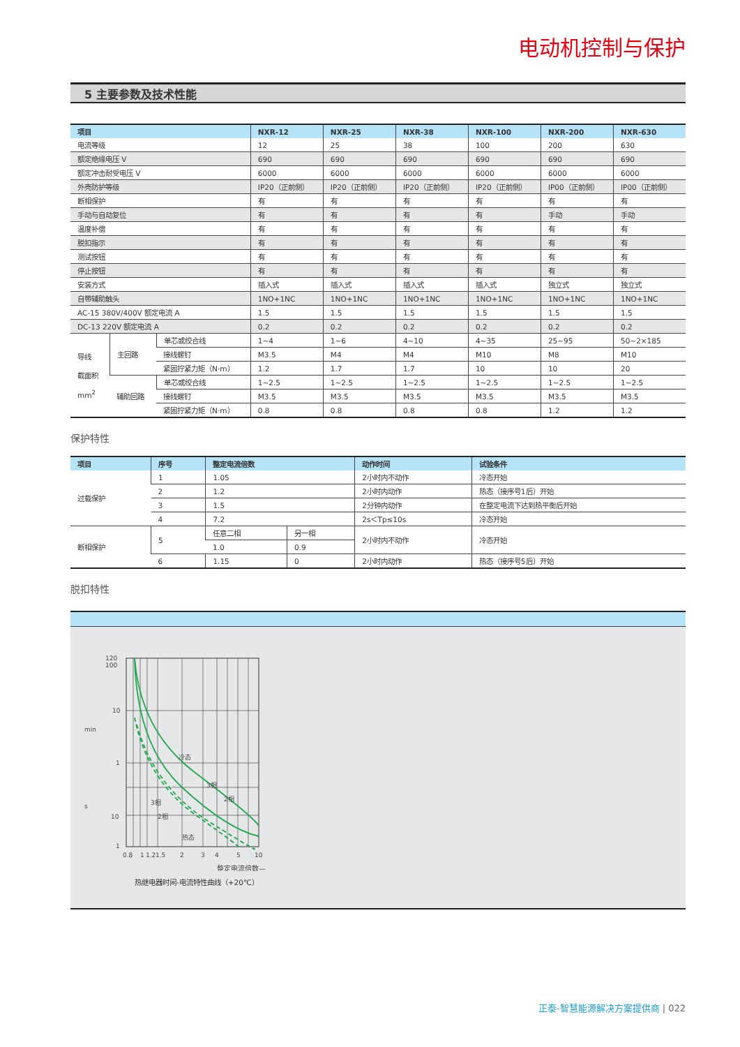电动机控制与保护
5 主要参数及技术性能
| 项目 | | | NXR-12 | NXR-25 | NXR-38 | NXR-100 | NXR-200 | NXR-630 |
| --- | --- | --- | --- | --- | --- | --- | --- | --- |
| 电流等级 | | | 12 | 25 | 38 | 100 | 200 | 630 |
| 额定绝缘电压 V | | | 690 | 690 | 690 | 690 | 690 | 690 |
| 额定冲击耐受电压 V | | | 6000 | 6000 | 6000 | 6000 | 6000 | 6000 |
| 外壳防护等级 | | | IP20（正前侧） | IP20（正前侧） | IP20（正前侧） | IP20（正前侧） | IP00（正前侧） | IP00（正前侧） |
| 断相保护 | | | 有 | 有 | 有 | 有 | 有 | 有 |
| 手动与自动复位 | | | 有 | 有 | 有 | 有 | 手动 | 手动 |
| 温度补偿 | | | 有 | 有 | 有 | 有 | 有 | 有 |
| 脱扣指示 | | | 有 | 有 | 有 | 有 | 有 | 有 |
| 测试按钮 | | | 有 | 有 | 有 | 有 | 有 | 有 |
| 停止按钮 | | | 有 | 有 | 有 | 有 | 有 | 有 |
| 安装方式 | | | 插入式 | 插入式 | 插入式 | 插入式 | 独立式 | 独立式 |
| 自带辅助触头 | | | 1NO+1NC | 1NO+1NC | 1NO+1NC | 1NO+1NC | 1NO+1NC | 1NO+1NC |
| AC-15 380V/400V 额定电流 A | | | 1.5 | 1.5 | 1.5 | 1.5 | 1.5 | 1.5 |
| DC-13 220V 额定电流 A | | | 0.2 | 0.2 | 0.2 | 0.2 | 0.2 | 0.2 |
| 导线 截面积 mm<sup>2</sup> | 主回路 | 单芯或绞合线 | 1~4 | 1~6 | 4~10 | 4~35 | 25~95 | 50~2×185 |
| | | 接线螺钉 | M3.5 | M4 | M4 | M10 | M8 | M10 |
| | | 紧固拧紧力矩（N·m） | 1.2 | 1.7 | 1.7 | 10 | 10 | 20 |
| | 辅助回路 | 单芯或绞合线 | 1~2.5 | 1~2.5 | 1~2.5 | 1~2.5 | 1~2.5 | 1~2.5 |
| | | 接线螺钉 | M3.5 | M3.5 | M3.5 | M3.5 | M3.5 | M3.5 |
| | | 紧固拧紧力矩（N·m） | 0.8 | 0.8 | 0.8 | 0.8 | 1.2 | 1.2 |
保护特性
| 项目 | 序号 | 整定电流倍数 | | 动作时间 | 试验条件 |
| --- | --- | --- | --- | --- | --- |
| 过载保护 | 1 | 1.05 | | 2小时内不动作 | 冷态开始 |
| | 2 | 1.2 | | 2小时内动作 | 热态（接序号1后）开始 |
| | 3 | 1.5 | | 2分钟内动作 | 在整定电流下达到热平衡后开始 |
| | 4 | 7.2 | | 2s＜Tp≤10s | 冷态开始 |
| 断相保护 | 5 | 任意二相 | 另一相 | 2小时内不动作 | 冷态开始 |
| | | 1.0 | 0.9 | | |
| | 6 | 1.15 | 0 | 2小时内动作 | 热态（接序号5后）开始 |
脱扣特性
120
100
10
1
10
1
min
s
冷态
3相
2相
3相
2相
热态
0.8
1
1.2
1.5
2
3
4
5
10
整定电流倍数—
热继电器时间-电流特性曲线（+20℃）
正泰-智慧能源解决方案提供商 | 022